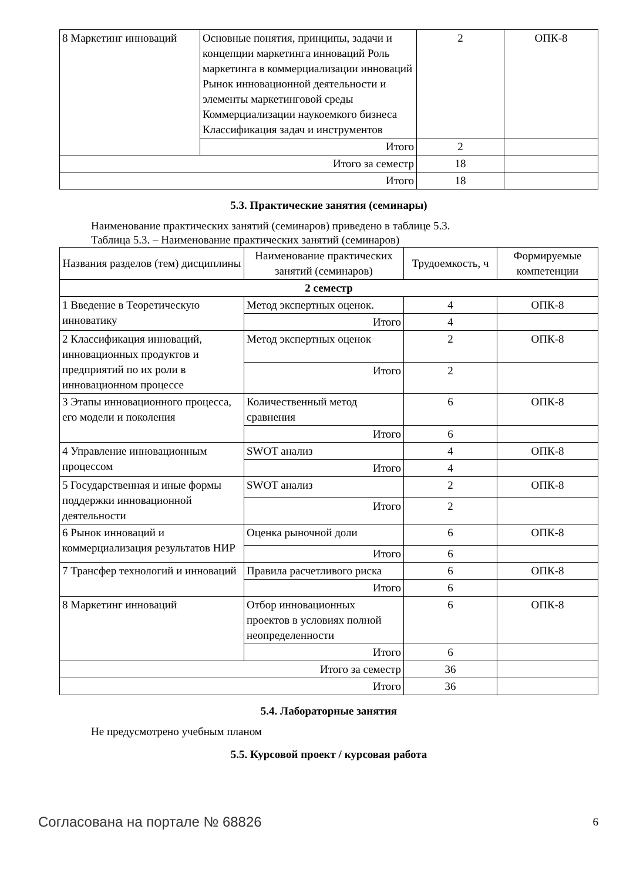| 8 Маркетинг инноваций | Основные понятия, принципы, задачи и концепции маркетинга инноваций Роль маркетинга в коммерциализации инноваций Рынок инновационной деятельности и элементы маркетинговой среды Коммерциализации наукоемкого бизнеса Классификация задач и инструментов | 2 | ОПК-8 |
| | Итого | 2 | |
| Итого за семестр | | 18 | |
| Итого | | 18 | |
5.3. Практические занятия (семинары)
Наименование практических занятий (семинаров) приведено в таблице 5.3.
Таблица 5.3. – Наименование практических занятий (семинаров)
| Названия разделов (тем) дисциплины | Наименование практических занятий (семинаров) | Трудоемкость, ч | Формируемые компетенции |
| --- | --- | --- | --- |
| 2 семестр | | | |
| 1 Введение в Теоретическую инноватику | Метод экспертных оценок. | 4 | ОПК-8 |
| | Итого | 4 | |
| 2 Классификация инноваций, инновационных продуктов и предприятий по их роли в инновационном процессе | Метод экспертных оценок | 2 | ОПК-8 |
| | Итого | 2 | |
| 3 Этапы инновационного процесса, его модели и поколения | Количественный метод сравнения | 6 | ОПК-8 |
| | Итого | 6 | |
| 4 Управление инновационным процессом | SWOT анализ | 4 | ОПК-8 |
| | Итого | 4 | |
| 5 Государственная и иные формы поддержки инновационной деятельности | SWOT анализ | 2 | ОПК-8 |
| | Итого | 2 | |
| 6 Рынок инноваций и коммерциализация результатов НИР | Оценка рыночной доли | 6 | ОПК-8 |
| | Итого | 6 | |
| 7 Трансфер технологий и инноваций | Правила расчетливого риска | 6 | ОПК-8 |
| | Итого | 6 | |
| 8 Маркетинг инноваций | Отбор инновационных проектов в условиях полной неопределенности | 6 | ОПК-8 |
| | Итого | 6 | |
| Итого за семестр | | 36 | |
| Итого | | 36 | |
5.4. Лабораторные занятия
Не предусмотрено учебным планом
5.5. Курсовой проект / курсовая работа
Согласована на портале № 68826 6